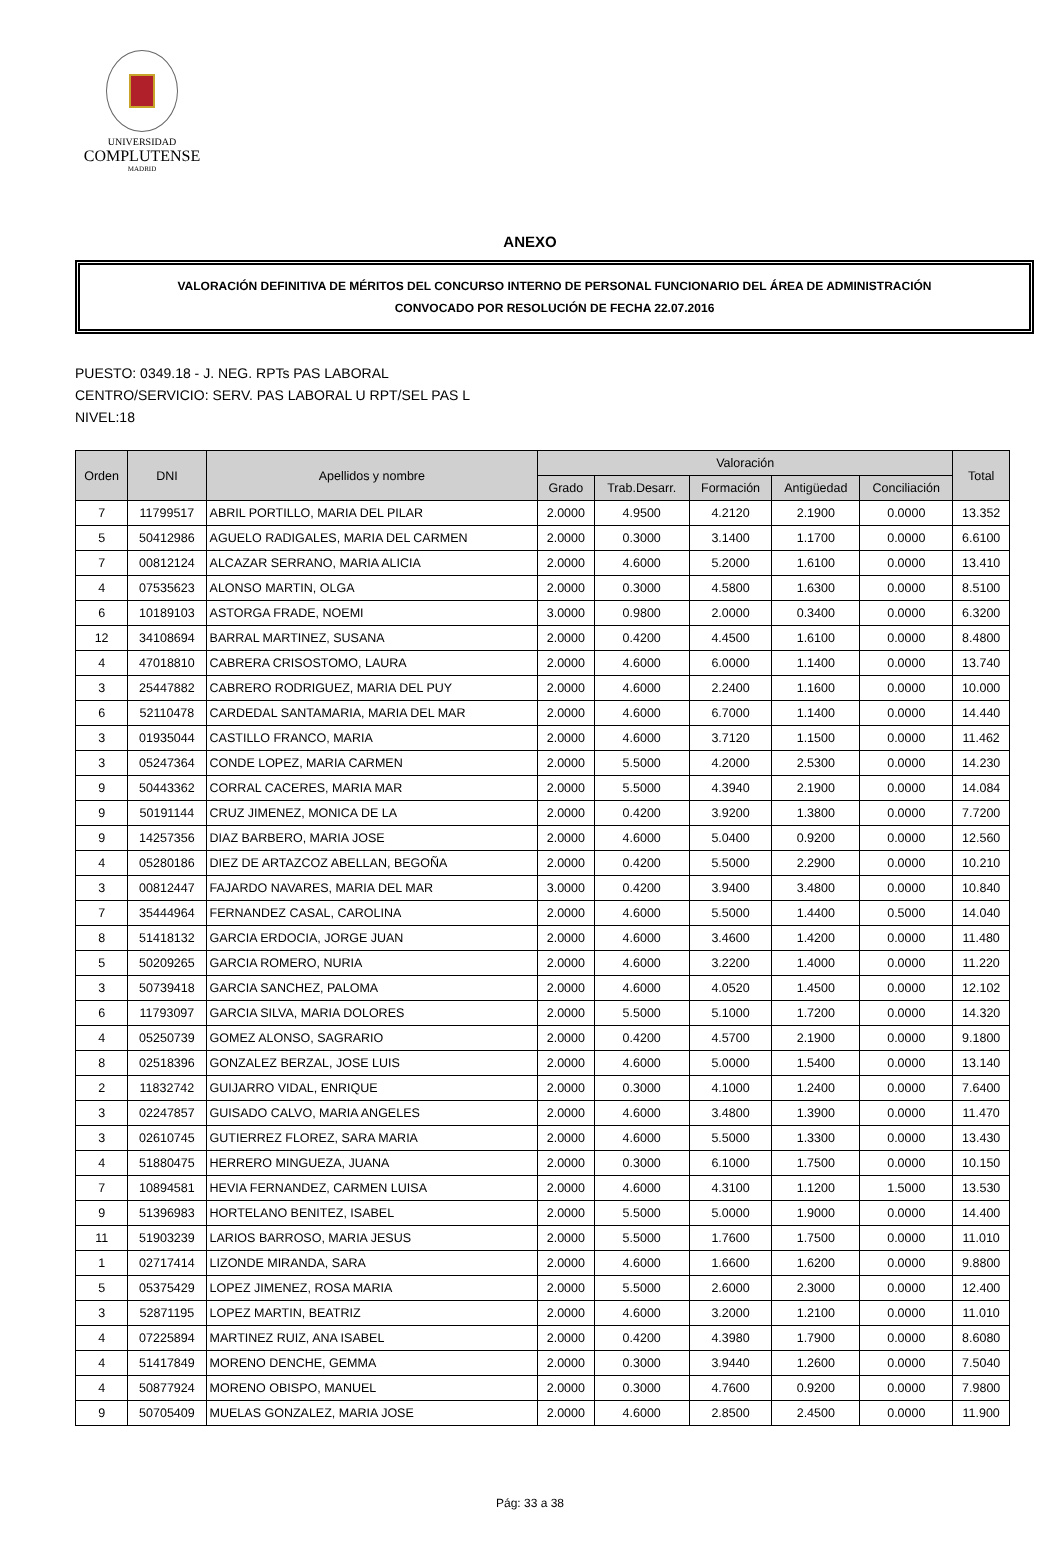UNIVERSIDAD
COMPLUTENSE
MADRID
ANEXO
VALORACIÓN DEFINITIVA DE MÉRITOS DEL CONCURSO INTERNO DE PERSONAL FUNCIONARIO DEL ÁREA DE ADMINISTRACIÓN
CONVOCADO POR RESOLUCIÓN DE FECHA 22.07.2016
PUESTO: 0349.18 - J. NEG. RPTs PAS LABORAL
CENTRO/SERVICIO: SERV. PAS LABORAL U RPT/SEL PAS L
NIVEL:18
| Orden | DNI | Apellidos y nombre | Valoración | | | | | Total |
| --- | --- | --- | --- | --- | --- | --- | --- | --- |
| | | | Grado | Trab.Desarr. | Formación | Antigüedad | Conciliación | |
| 7 | 11799517 | ABRIL PORTILLO, MARIA DEL PILAR | 2.0000 | 4.9500 | 4.2120 | 2.1900 | 0.0000 | 13.352 |
| 5 | 50412986 | AGUELO RADIGALES, MARIA DEL CARMEN | 2.0000 | 0.3000 | 3.1400 | 1.1700 | 0.0000 | 6.6100 |
| 7 | 00812124 | ALCAZAR SERRANO, MARIA ALICIA | 2.0000 | 4.6000 | 5.2000 | 1.6100 | 0.0000 | 13.410 |
| 4 | 07535623 | ALONSO MARTIN, OLGA | 2.0000 | 0.3000 | 4.5800 | 1.6300 | 0.0000 | 8.5100 |
| 6 | 10189103 | ASTORGA FRADE, NOEMI | 3.0000 | 0.9800 | 2.0000 | 0.3400 | 0.0000 | 6.3200 |
| 12 | 34108694 | BARRAL MARTINEZ, SUSANA | 2.0000 | 0.4200 | 4.4500 | 1.6100 | 0.0000 | 8.4800 |
| 4 | 47018810 | CABRERA CRISOSTOMO, LAURA | 2.0000 | 4.6000 | 6.0000 | 1.1400 | 0.0000 | 13.740 |
| 3 | 25447882 | CABRERO RODRIGUEZ, MARIA DEL PUY | 2.0000 | 4.6000 | 2.2400 | 1.1600 | 0.0000 | 10.000 |
| 6 | 52110478 | CARDEDAL SANTAMARIA, MARIA DEL MAR | 2.0000 | 4.6000 | 6.7000 | 1.1400 | 0.0000 | 14.440 |
| 3 | 01935044 | CASTILLO FRANCO, MARIA | 2.0000 | 4.6000 | 3.7120 | 1.1500 | 0.0000 | 11.462 |
| 3 | 05247364 | CONDE LOPEZ, MARIA CARMEN | 2.0000 | 5.5000 | 4.2000 | 2.5300 | 0.0000 | 14.230 |
| 9 | 50443362 | CORRAL CACERES, MARIA MAR | 2.0000 | 5.5000 | 4.3940 | 2.1900 | 0.0000 | 14.084 |
| 9 | 50191144 | CRUZ JIMENEZ, MONICA DE LA | 2.0000 | 0.4200 | 3.9200 | 1.3800 | 0.0000 | 7.7200 |
| 9 | 14257356 | DIAZ BARBERO, MARIA JOSE | 2.0000 | 4.6000 | 5.0400 | 0.9200 | 0.0000 | 12.560 |
| 4 | 05280186 | DIEZ DE ARTAZCOZ ABELLAN, BEGOÑA | 2.0000 | 0.4200 | 5.5000 | 2.2900 | 0.0000 | 10.210 |
| 3 | 00812447 | FAJARDO NAVARES, MARIA DEL MAR | 3.0000 | 0.4200 | 3.9400 | 3.4800 | 0.0000 | 10.840 |
| 7 | 35444964 | FERNANDEZ CASAL, CAROLINA | 2.0000 | 4.6000 | 5.5000 | 1.4400 | 0.5000 | 14.040 |
| 8 | 51418132 | GARCIA ERDOCIA, JORGE JUAN | 2.0000 | 4.6000 | 3.4600 | 1.4200 | 0.0000 | 11.480 |
| 5 | 50209265 | GARCIA ROMERO, NURIA | 2.0000 | 4.6000 | 3.2200 | 1.4000 | 0.0000 | 11.220 |
| 3 | 50739418 | GARCIA SANCHEZ, PALOMA | 2.0000 | 4.6000 | 4.0520 | 1.4500 | 0.0000 | 12.102 |
| 6 | 11793097 | GARCIA SILVA, MARIA DOLORES | 2.0000 | 5.5000 | 5.1000 | 1.7200 | 0.0000 | 14.320 |
| 4 | 05250739 | GOMEZ ALONSO, SAGRARIO | 2.0000 | 0.4200 | 4.5700 | 2.1900 | 0.0000 | 9.1800 |
| 8 | 02518396 | GONZALEZ BERZAL, JOSE LUIS | 2.0000 | 4.6000 | 5.0000 | 1.5400 | 0.0000 | 13.140 |
| 2 | 11832742 | GUIJARRO VIDAL, ENRIQUE | 2.0000 | 0.3000 | 4.1000 | 1.2400 | 0.0000 | 7.6400 |
| 3 | 02247857 | GUISADO CALVO, MARIA ANGELES | 2.0000 | 4.6000 | 3.4800 | 1.3900 | 0.0000 | 11.470 |
| 3 | 02610745 | GUTIERREZ FLOREZ, SARA MARIA | 2.0000 | 4.6000 | 5.5000 | 1.3300 | 0.0000 | 13.430 |
| 4 | 51880475 | HERRERO MINGUEZA, JUANA | 2.0000 | 0.3000 | 6.1000 | 1.7500 | 0.0000 | 10.150 |
| 7 | 10894581 | HEVIA FERNANDEZ, CARMEN LUISA | 2.0000 | 4.6000 | 4.3100 | 1.1200 | 1.5000 | 13.530 |
| 9 | 51396983 | HORTELANO BENITEZ, ISABEL | 2.0000 | 5.5000 | 5.0000 | 1.9000 | 0.0000 | 14.400 |
| 11 | 51903239 | LARIOS BARROSO, MARIA JESUS | 2.0000 | 5.5000 | 1.7600 | 1.7500 | 0.0000 | 11.010 |
| 1 | 02717414 | LIZONDE MIRANDA, SARA | 2.0000 | 4.6000 | 1.6600 | 1.6200 | 0.0000 | 9.8800 |
| 5 | 05375429 | LOPEZ JIMENEZ, ROSA MARIA | 2.0000 | 5.5000 | 2.6000 | 2.3000 | 0.0000 | 12.400 |
| 3 | 52871195 | LOPEZ MARTIN, BEATRIZ | 2.0000 | 4.6000 | 3.2000 | 1.2100 | 0.0000 | 11.010 |
| 4 | 07225894 | MARTINEZ RUIZ, ANA ISABEL | 2.0000 | 0.4200 | 4.3980 | 1.7900 | 0.0000 | 8.6080 |
| 4 | 51417849 | MORENO DENCHE, GEMMA | 2.0000 | 0.3000 | 3.9440 | 1.2600 | 0.0000 | 7.5040 |
| 4 | 50877924 | MORENO OBISPO, MANUEL | 2.0000 | 0.3000 | 4.7600 | 0.9200 | 0.0000 | 7.9800 |
| 9 | 50705409 | MUELAS GONZALEZ, MARIA JOSE | 2.0000 | 4.6000 | 2.8500 | 2.4500 | 0.0000 | 11.900 |
Pág: 33 a 38